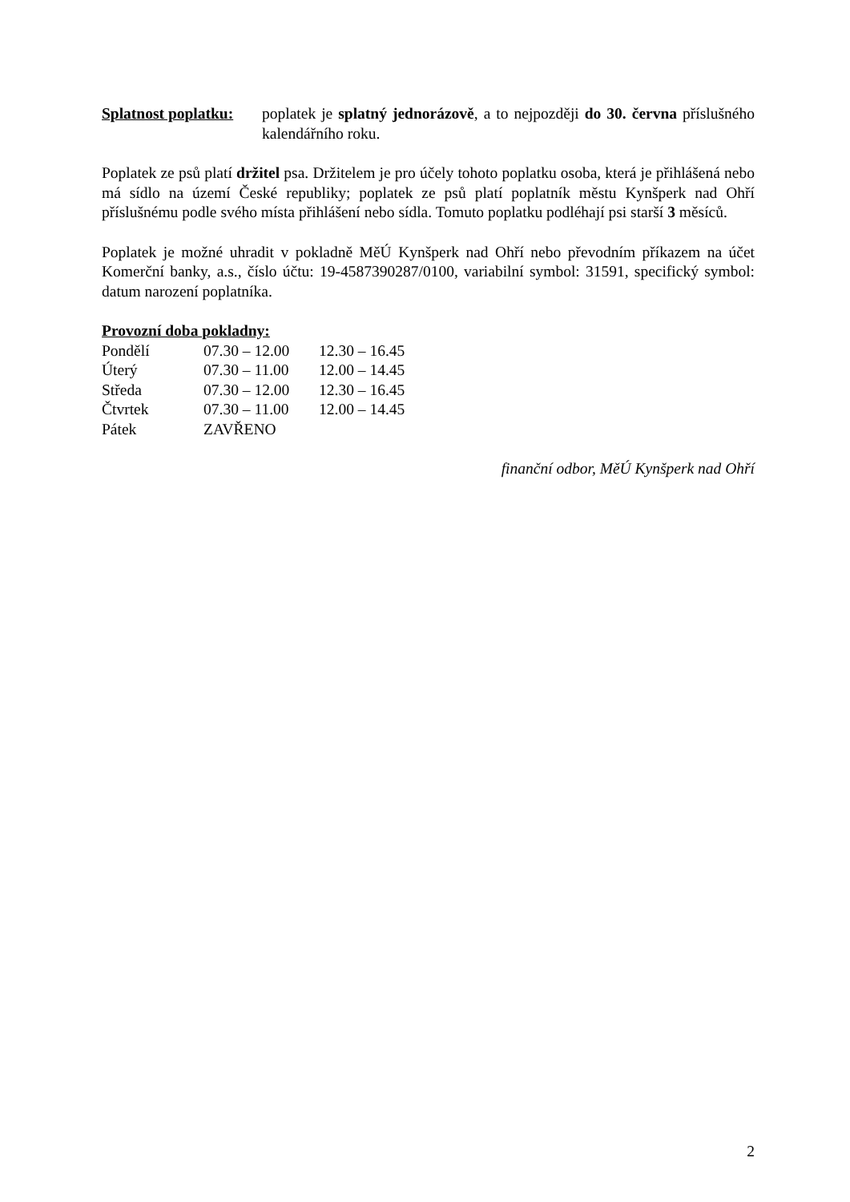Splatnost poplatku:
poplatek je splatný jednorázově, a to nejpozději do 30. června příslušného kalendářního roku.
Poplatek ze psů platí držitel psa. Držitelem je pro účely tohoto poplatku osoba, která je přihlášená nebo má sídlo na území České republiky; poplatek ze psů platí poplatník městu Kynšperk nad Ohří příslušnému podle svého místa přihlášení nebo sídla. Tomuto poplatku podléhají psi starší 3 měsíců.
Poplatek je možné uhradit v pokladně MěÚ Kynšperk nad Ohří nebo převodním příkazem na účet Komerční banky, a.s., číslo účtu: 19-4587390287/0100, variabilní symbol: 31591, specifický symbol: datum narození poplatníka.
Provozní doba pokladny:
| Pondělí | 07.30 – 12.00 | 12.30 – 16.45 |
| Úterý | 07.30 – 11.00 | 12.00 – 14.45 |
| Středa | 07.30 – 12.00 | 12.30 – 16.45 |
| Čtvrtek | 07.30 – 11.00 | 12.00 – 14.45 |
| Pátek | ZAVŘENO | |
finanční odbor, MěÚ Kynšperk nad Ohří
2